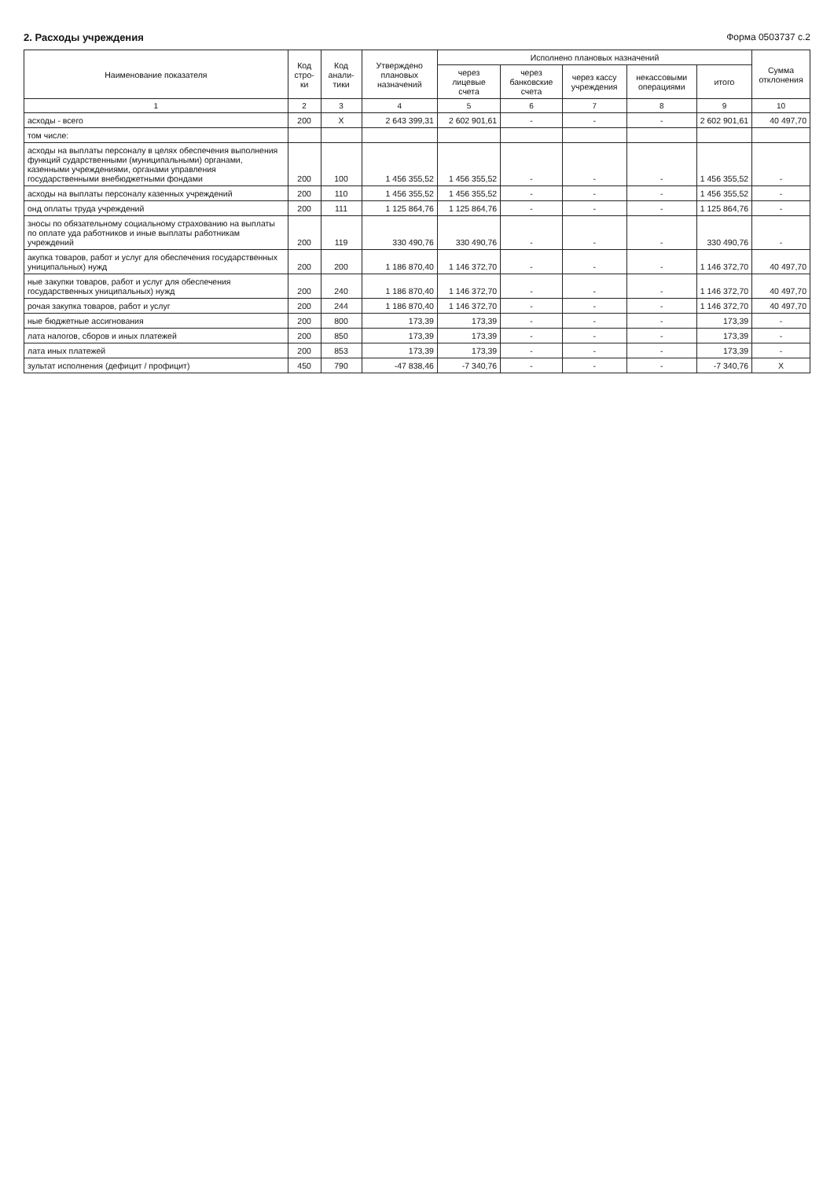2. Расходы учреждения Форма 0503737 с.2
| Наименование показателя | Код стро-ки | Код анали-тики | Утверждено плановых назначений | Исполнено плановых назначений | | | | | Сумма отклонения |
| --- | --- | --- | --- | --- | --- | --- | --- | --- | --- |
| | | | | через лицевые счета | через банковские счета | через кассу учреждения | некассовыми операциями | итого | |
| 1 | 2 | 3 | 4 | 5 | 6 | 7 | 8 | 9 | 10 |
| асходы - всего | 200 | X | 2 643 399,31 | 2 602 901,61 | - | - | - | 2 602 901,61 | 40 497,70 |
| том числе: | | | | | | | | | |
| асходы на выплаты персоналу в целях обеспечения выполнения функций сударственными (муниципальными) органами, казенными учреждениями, органами управления государственными внебюджетными фондами | 200 | 100 | 1 456 355,52 | 1 456 355,52 | - | - | - | 1 456 355,52 | - |
| асходы на выплаты персоналу казенных учреждений | 200 | 110 | 1 456 355,52 | 1 456 355,52 | - | - | - | 1 456 355,52 | - |
| онд оплаты труда учреждений | 200 | 111 | 1 125 864,76 | 1 125 864,76 | - | - | - | 1 125 864,76 | - |
| зносы по обязательному социальному страхованию на выплаты по оплате уда работников и иные выплаты работникам учреждений | 200 | 119 | 330 490,76 | 330 490,76 | - | - | - | 330 490,76 | - |
| акупка товаров, работ и услуг для обеспечения государственных униципальных) нужд | 200 | 200 | 1 186 870,40 | 1 146 372,70 | - | - | - | 1 146 372,70 | 40 497,70 |
| ные закупки товаров, работ и услуг для обеспечения государственных униципальных) нужд | 200 | 240 | 1 186 870,40 | 1 146 372,70 | - | - | - | 1 146 372,70 | 40 497,70 |
| рочая закупка товаров, работ и услуг | 200 | 244 | 1 186 870,40 | 1 146 372,70 | - | - | - | 1 146 372,70 | 40 497,70 |
| ные бюджетные ассигнования | 200 | 800 | 173,39 | 173,39 | - | - | - | 173,39 | - |
| лата налогов, сборов и иных платежей | 200 | 850 | 173,39 | 173,39 | - | - | - | 173,39 | - |
| лата иных платежей | 200 | 853 | 173,39 | 173,39 | - | - | - | 173,39 | - |
| зультат исполнения (дефицит / профицит) | 450 | 790 | -47 838,46 | -7 340,76 | - | - | - | -7 340,76 | X |